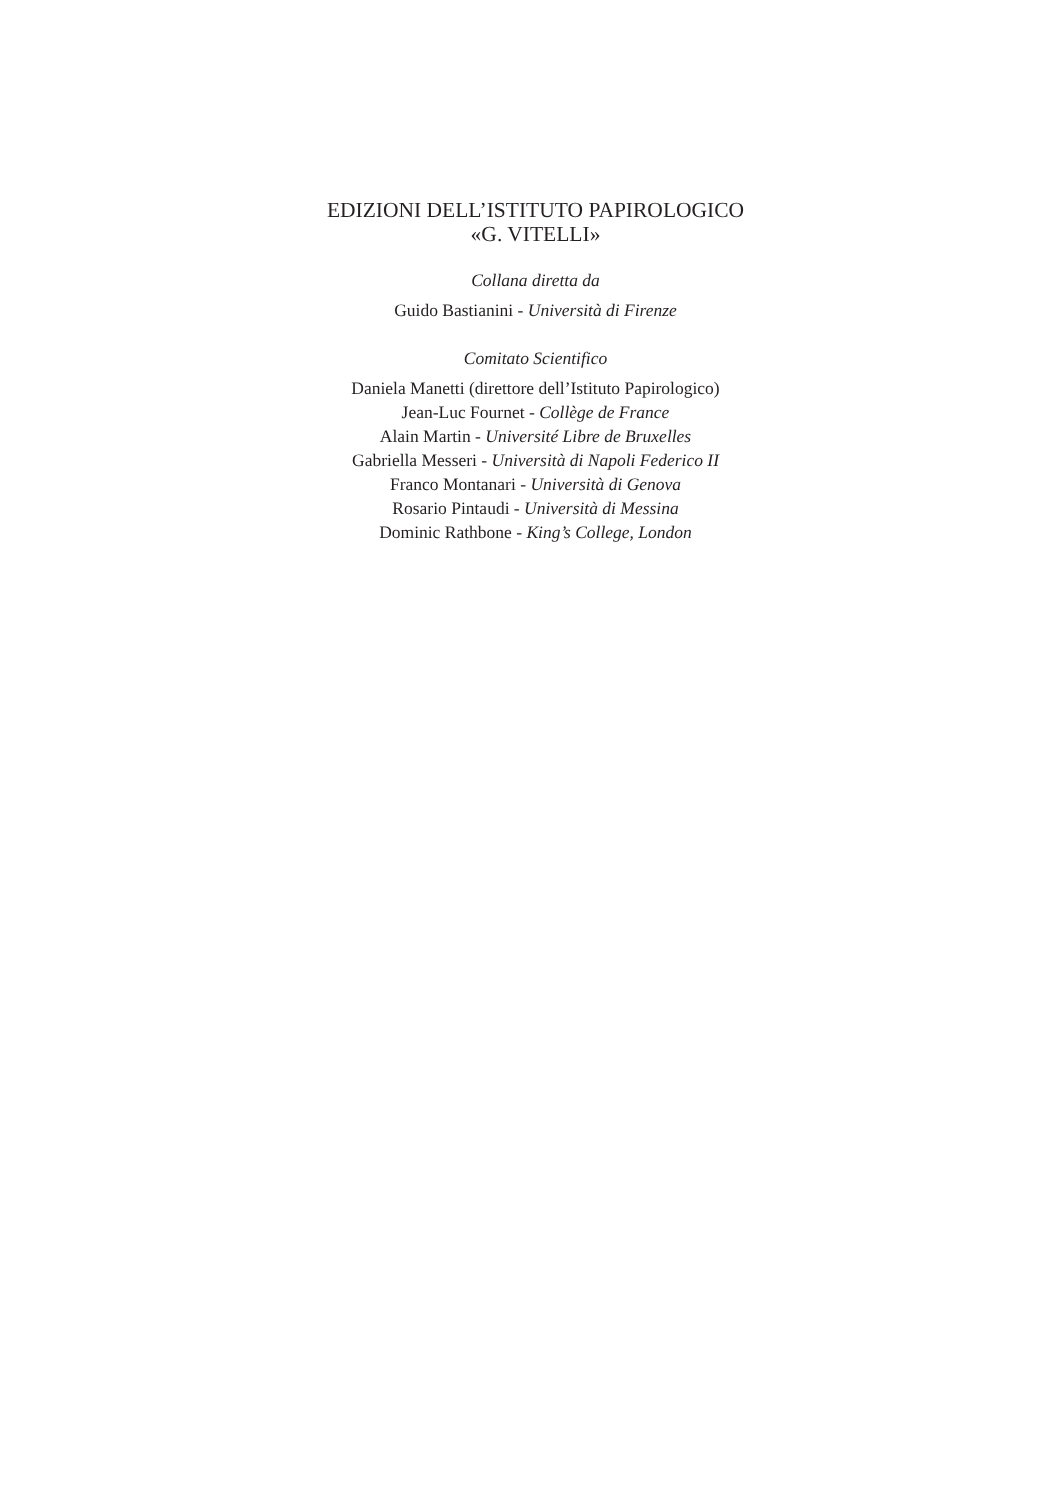EDIZIONI DELL’ISTITUTO PAPIROLOGICO
«G. VITELLI»
Collana diretta da
Guido Bastianini - Università di Firenze
Comitato Scientifico
Daniela Manetti (direttore dell’Istituto Papirologico)
Jean-Luc Fournet - Collège de France
Alain Martin - Université Libre de Bruxelles
Gabriella Messeri - Università di Napoli Federico II
Franco Montanari - Università di Genova
Rosario Pintaudi - Università di Messina
Dominic Rathbone - King’s College, London